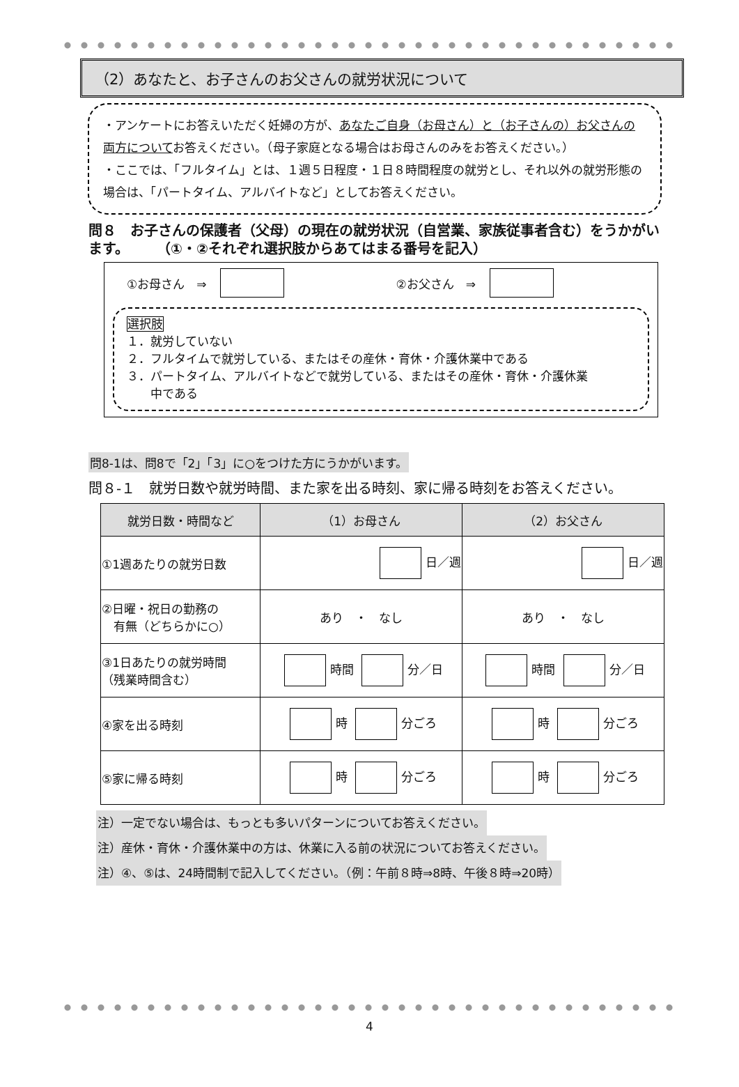（2）あなたと、お子さんのお父さんの就労状況について
・アンケートにお答えいただく妊婦の方が、あなたご自身（お母さん）と（お子さんの）お父さんの両方についてお答えください。（母子家庭となる場合はお母さんのみをお答えください。）
・ここでは、「フルタイム」とは、１週５日程度・１日８時間程度の就労とし、それ以外の就労形態の場合は、「パートタイム、アルバイトなど」としてお答えください。
問８　お子さんの保護者（父母）の現在の就労状況（自営業、家族従事者含む）をうかがいます。　　　（①・②それぞれ選択肢からあてはまる番号を記入）
①お母さん　⇒ ②お父さん　⇒
選択肢
１．就労していない
２．フルタイムで就労している、またはその産休・育休・介護休業中である
３．パートタイム、アルバイトなどで就労している、またはその産休・育休・介護休業
　　中である
問8-1は、問8で「2」「3」に○をつけた方にうかがいます。
問８-１　就労日数や就労時間、また家を出る時刻、家に帰る時刻をお答えください。
| 就労日数・時間など | （1）お母さん | （2）お父さん |
| --- | --- | --- |
| ①1週あたりの就労日数 | 日／週 | 日／週 |
| ②日曜・祝日の勤務の 有無（どちらかに○） | あり ・ なし | あり ・ なし |
| ③1日あたりの就労時間 （残業時間含む） | 時間 分／日 | 時間 分／日 |
| ④家を出る時刻 | 時 分ごろ | 時 分ごろ |
| ⑤家に帰る時刻 | 時 分ごろ | 時 分ごろ |
注）一定でない場合は、もっとも多いパターンについてお答えください。
注）産休・育休・介護休業中の方は、休業に入る前の状況についてお答えください。
注）④、⑤は、24時間制で記入してください。（例：午前８時⇒8時、午後８時⇒20時）
4